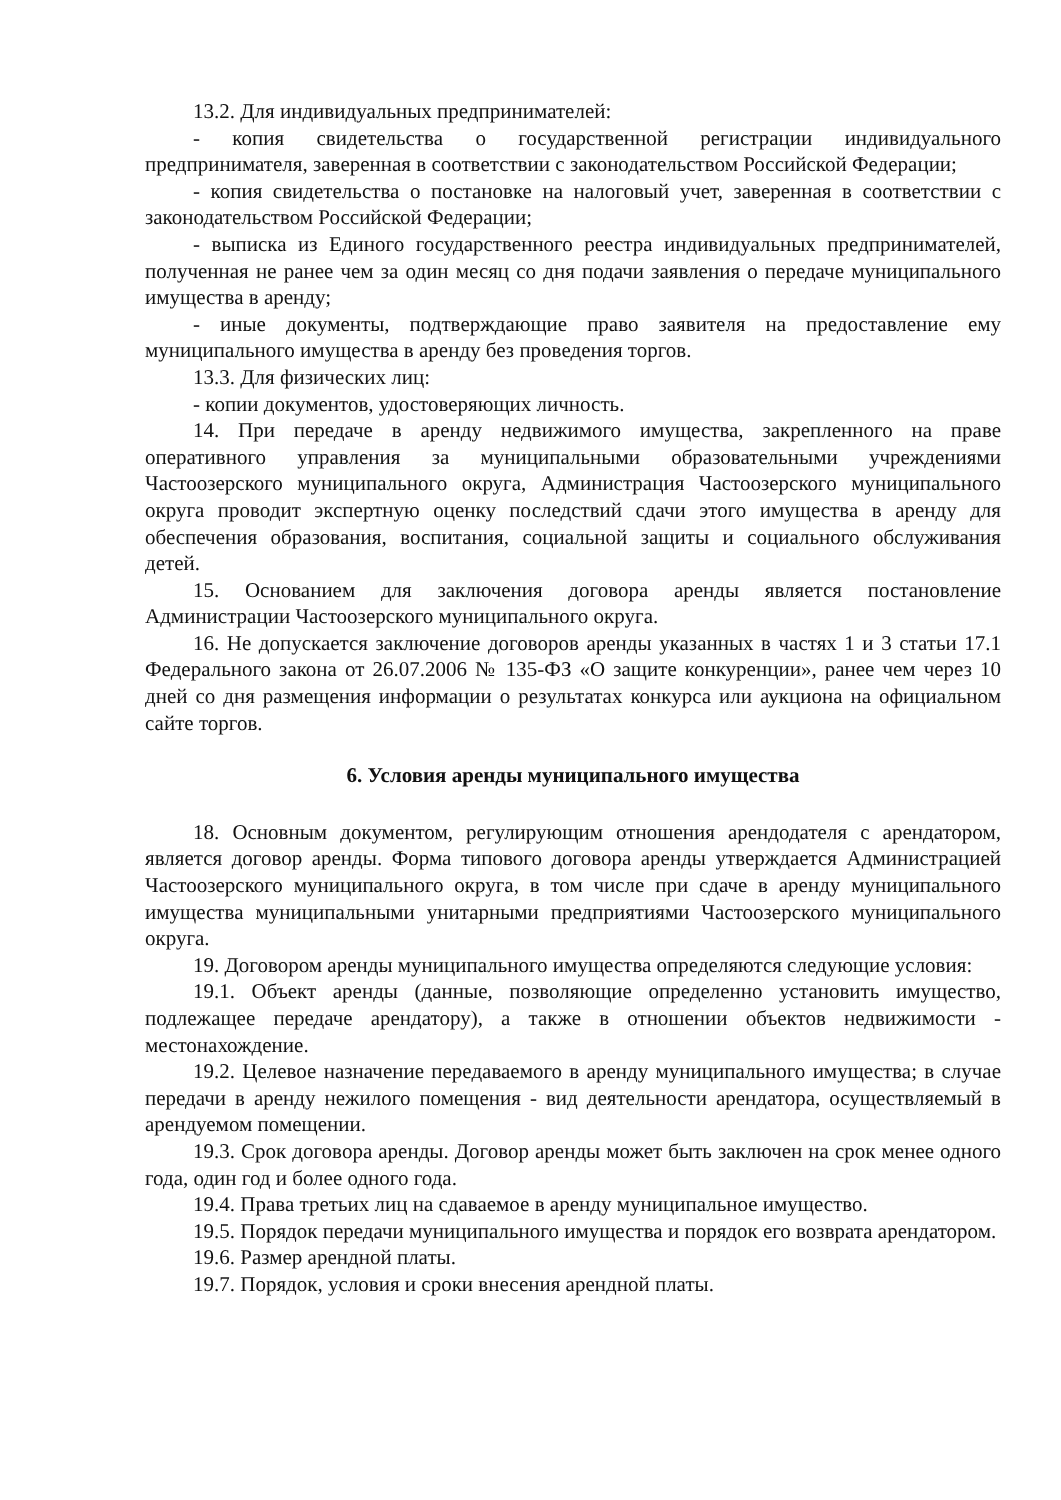13.2. Для индивидуальных предпринимателей:
- копия свидетельства о государственной регистрации индивидуального предпринимателя, заверенная в соответствии с законодательством Российской Федерации;
- копия свидетельства о постановке на налоговый учет, заверенная в соответствии с законодательством Российской Федерации;
- выписка из Единого государственного реестра индивидуальных предпринимателей, полученная не ранее чем за один месяц со дня подачи заявления о передаче муниципального имущества в аренду;
- иные документы, подтверждающие право заявителя на предоставление ему муниципального имущества в аренду без проведения торгов.
13.3. Для физических лиц:
- копии документов, удостоверяющих личность.
14. При передаче в аренду недвижимого имущества, закрепленного на праве оперативного управления за муниципальными образовательными учреждениями Частоозерского муниципального округа, Администрация Частоозерского муниципального округа проводит экспертную оценку последствий сдачи этого имущества в аренду для обеспечения образования, воспитания, социальной защиты и социального обслуживания детей.
15. Основанием для заключения договора аренды является постановление Администрации Частоозерского муниципального округа.
16. Не допускается заключение договоров аренды указанных в частях 1 и 3 статьи 17.1 Федерального закона от 26.07.2006 № 135-ФЗ «О защите конкуренции», ранее чем через 10 дней со дня размещения информации о результатах конкурса или аукциона на официальном сайте торгов.
6. Условия аренды муниципального имущества
18. Основным документом, регулирующим отношения арендодателя с арендатором, является договор аренды. Форма типового договора аренды утверждается Администрацией Частоозерского муниципального округа, в том числе при сдаче в аренду муниципального имущества муниципальными унитарными предприятиями Частоозерского муниципального округа.
19. Договором аренды муниципального имущества определяются следующие условия:
19.1. Объект аренды (данные, позволяющие определенно установить имущество, подлежащее передаче арендатору), а также в отношении объектов недвижимости - местонахождение.
19.2. Целевое назначение передаваемого в аренду муниципального имущества; в случае передачи в аренду нежилого помещения - вид деятельности арендатора, осуществляемый в арендуемом помещении.
19.3. Срок договора аренды. Договор аренды может быть заключен на срок менее одного года, один год и более одного года.
19.4. Права третьих лиц на сдаваемое в аренду муниципальное имущество.
19.5. Порядок передачи муниципального имущества и порядок его возврата арендатором.
19.6. Размер арендной платы.
19.7. Порядок, условия и сроки внесения арендной платы.